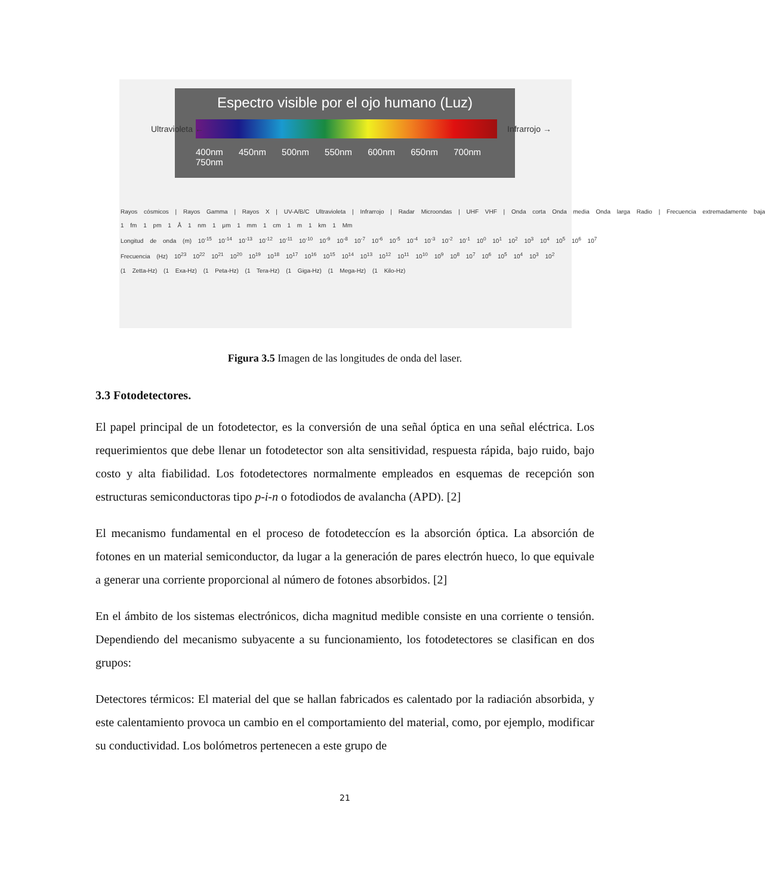Espectro visible por el ojo humano (Luz)
400nm 450nm 500nm 550nm 600nm 650nm 700nm 750nm
Ultravioleta ← Infrarrojo →
Rayos cósmicos | Rayos Gamma | Rayos X | UV-A/B/C Ultravioleta | Infrarrojo | Radar Microondas | UHF VHF | Onda corta Onda media Onda larga Radio | Frecuencia extremadamente baja
1 fm 1 pm 1 Å 1 nm 1 μm 1 mm 1 cm 1 m 1 km 1 Mm
Longitud de onda (m) 10<sup>-15</sup> 10<sup>-14</sup> 10<sup>-13</sup> 10<sup>-12</sup> 10<sup>-11</sup> 10<sup>-10</sup> 10<sup>-9</sup> 10<sup>-8</sup> 10<sup>-7</sup> 10<sup>-6</sup> 10<sup>-5</sup> 10<sup>-4</sup> 10<sup>-3</sup> 10<sup>-2</sup> 10<sup>-1</sup> 10<sup>0</sup> 10<sup>1</sup> 10<sup>2</sup> 10<sup>3</sup> 10<sup>4</sup> 10<sup>5</sup> 10<sup>6</sup> 10<sup>7</sup>
Frecuencia (Hz) 10<sup>23</sup> 10<sup>22</sup> 10<sup>21</sup> 10<sup>20</sup> 10<sup>19</sup> 10<sup>18</sup> 10<sup>17</sup> 10<sup>16</sup> 10<sup>15</sup> 10<sup>14</sup> 10<sup>13</sup> 10<sup>12</sup> 10<sup>11</sup> 10<sup>10</sup> 10<sup>9</sup> 10<sup>8</sup> 10<sup>7</sup> 10<sup>6</sup> 10<sup>5</sup> 10<sup>4</sup> 10<sup>3</sup> 10<sup>2</sup>
(1 Zetta-Hz) (1 Exa-Hz) (1 Peta-Hz) (1 Tera-Hz) (1 Giga-Hz) (1 Mega-Hz) (1 Kilo-Hz)
Figura 3.5 Imagen de las longitudes de onda del laser.
3.3 Fotodetectores.
El papel principal de un fotodetector, es la conversión de una señal óptica en una señal eléctrica. Los requerimientos que debe llenar un fotodetector son alta sensitividad, respuesta rápida, bajo ruido, bajo costo y alta fiabilidad. Los fotodetectores normalmente empleados en esquemas de recepción son estructuras semiconductoras tipo p-i-n o fotodiodos de avalancha (APD). [2]
El mecanismo fundamental en el proceso de fotodeteccíon es la absorción óptica. La absorción de fotones en un material semiconductor, da lugar a la generación de pares electrón hueco, lo que equivale a generar una corriente proporcional al número de fotones absorbidos. [2]
En el ámbito de los sistemas electrónicos, dicha magnitud medible consiste en una corriente o tensión. Dependiendo del mecanismo subyacente a su funcionamiento, los fotodetectores se clasifican en dos grupos:
Detectores térmicos: El material del que se hallan fabricados es calentado por la radiación absorbida, y este calentamiento provoca un cambio en el comportamiento del material, como, por ejemplo, modificar su conductividad. Los bolómetros pertenecen a este grupo de
21